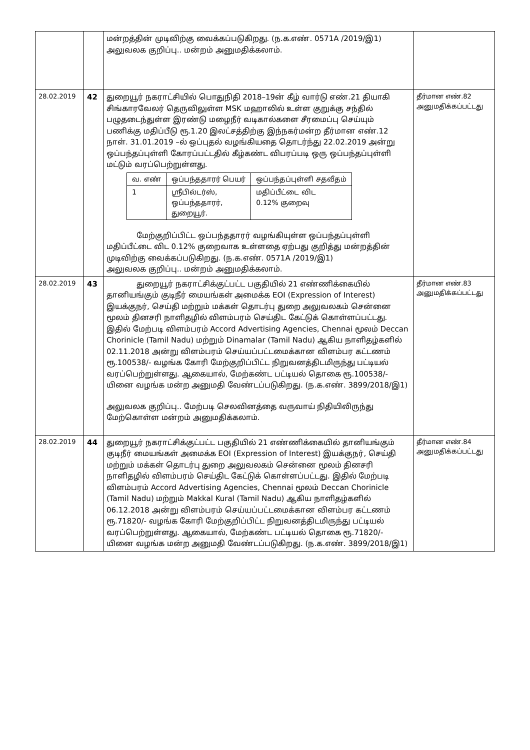| | | மன்றத்தின் முடிவிற்கு வைக்கப்படுகிறது. (ந.க.எண். 0571A /2019/இ1) அலுவலக குறிப்பு.. மன்றம் அனுமதிக்கலாம். | |
| 28.02.2019 | 42 | துறையூர் நகராட்சியில் பொதுநிதி 2018–19ன் கீழ் வார்டு எண்.21 தியாகி சிங்காரவேலர் தெருவிலுள்ள MSK மஹாலில் உள்ள குறுக்கு சந்தில் பழுதடைந்துள்ள இரண்டு மழைநீர் வடிகால்களை சீரமைப்பு செய்யும் பணிக்கு மதிப்பீடு ரூ.1.20 இலட்சத்திற்கு இந்நகர்மன்ற தீர்மான எண்.12 நாள். 31.01.2019 –ல் ஒப்புதல் வழங்கியதை தொடர்ந்து 22.02.2019 அன்று ஒப்பந்தப்புள்ளி கோரப்பட்டதில் கீழ்கண்ட விபரப்படி ஒரு ஒப்பந்தப்புள்ளி மட்டும் வரப்பெற்றுள்ளது. / வ. எண் / ஒப்பந்ததாரர் பெயர் / ஒப்பந்தப்புள்ளி சதவீதம் / / 1 / ஸ்ரீபில்டர்ஸ், ஒப்பந்ததாரர், துறையூர். / மதிப்பீட்டை விட 0.12% குறைவு / மேற்குறிப்பிட்ட ஒப்பந்ததாரர் வழங்கியுள்ள ஒப்பந்தப்புள்ளி மதிப்பீட்டை விட 0.12% குறைவாக உள்ளதை ஏற்பது குறித்து மன்றத்தின் முடிவிற்கு வைக்கப்படுகிறது. (ந.க.எண். 0571A /2019/இ1) அலுவலக குறிப்பு.. மன்றம் அனுமதிக்கலாம். | தீர்மான எண்.82 அனுமதிக்கப்பட்டது |
| 28.02.2019 | 43 | துறையூர் நகராட்சிக்குட்பட்ட பகுதியில் 21 எண்ணிக்கையில் தானியங்கும் குடிநீர் மையங்கள் அமைக்க EOI (Expression of Interest) இயக்குநர், செய்தி மற்றும் மக்கள் தொடர்பு துறை அலுவலகம் சென்னை மூலம் தினசரி நாளிதழில் விளம்பரம் செய்திட கேட்டுக் கொள்ளப்பட்டது. இதில் மேற்படி விளம்பரம் Accord Advertising Agencies, Chennai மூலம் Deccan Chorinicle (Tamil Nadu) மற்றும் Dinamalar (Tamil Nadu) ஆகிய நாளிதழ்களில் 02.11.2018 அன்று விளம்பரம் செய்யப்பட்டமைக்கான விளம்பர கட்டணம் ரூ.100538/- வழங்க கோரி மேற்குறிப்பிட்ட நிறுவனத்திடமிருந்து பட்டியல் வரப்பெற்றுள்ளது. ஆகையால், மேற்கண்ட பட்டியல் தொகை ரூ.100538/-யினை வழங்க மன்ற அனுமதி வேண்டப்படுகிறது. (ந.க.எண். 3899/2018/இ1) அலுவலக குறிப்பு.. மேற்படி செலவினத்தை வருவாய் நிதியிலிருந்து மேற்கொள்ள மன்றம் அனுமதிக்கலாம். | தீர்மான எண்.83 அனுமதிக்கப்பட்டது |
| 28.02.2019 | 44 | துறையூர் நகராட்சிக்குட்பட்ட பகுதியில் 21 எண்ணிக்கையில் தானியங்கும் குடிநீர் மையங்கள் அமைக்க EOI (Expression of Interest) இயக்குநர், செய்தி மற்றும் மக்கள் தொடர்பு துறை அலுவலகம் சென்னை மூலம் தினசரி நாளிதழில் விளம்பரம் செய்திட கேட்டுக் கொள்ளப்பட்டது. இதில் மேற்படி விளம்பரம் Accord Advertising Agencies, Chennai மூலம் Deccan Chorinicle (Tamil Nadu) மற்றும் Makkal Kural (Tamil Nadu) ஆகிய நாளிதழ்களில் 06.12.2018 அன்று விளம்பரம் செய்யப்பட்டமைக்கான விளம்பர கட்டணம் ரூ.71820/- வழங்க கோரி மேற்குறிப்பிட்ட நிறுவனத்திடமிருந்து பட்டியல் வரப்பெற்றுள்ளது. ஆகையால், மேற்கண்ட பட்டியல் தொகை ரூ.71820/-யினை வழங்க மன்ற அனுமதி வேண்டப்படுகிறது. (ந.க.எண். 3899/2018/இ1) | தீர்மான எண்.84 அனுமதிக்கப்பட்டது |